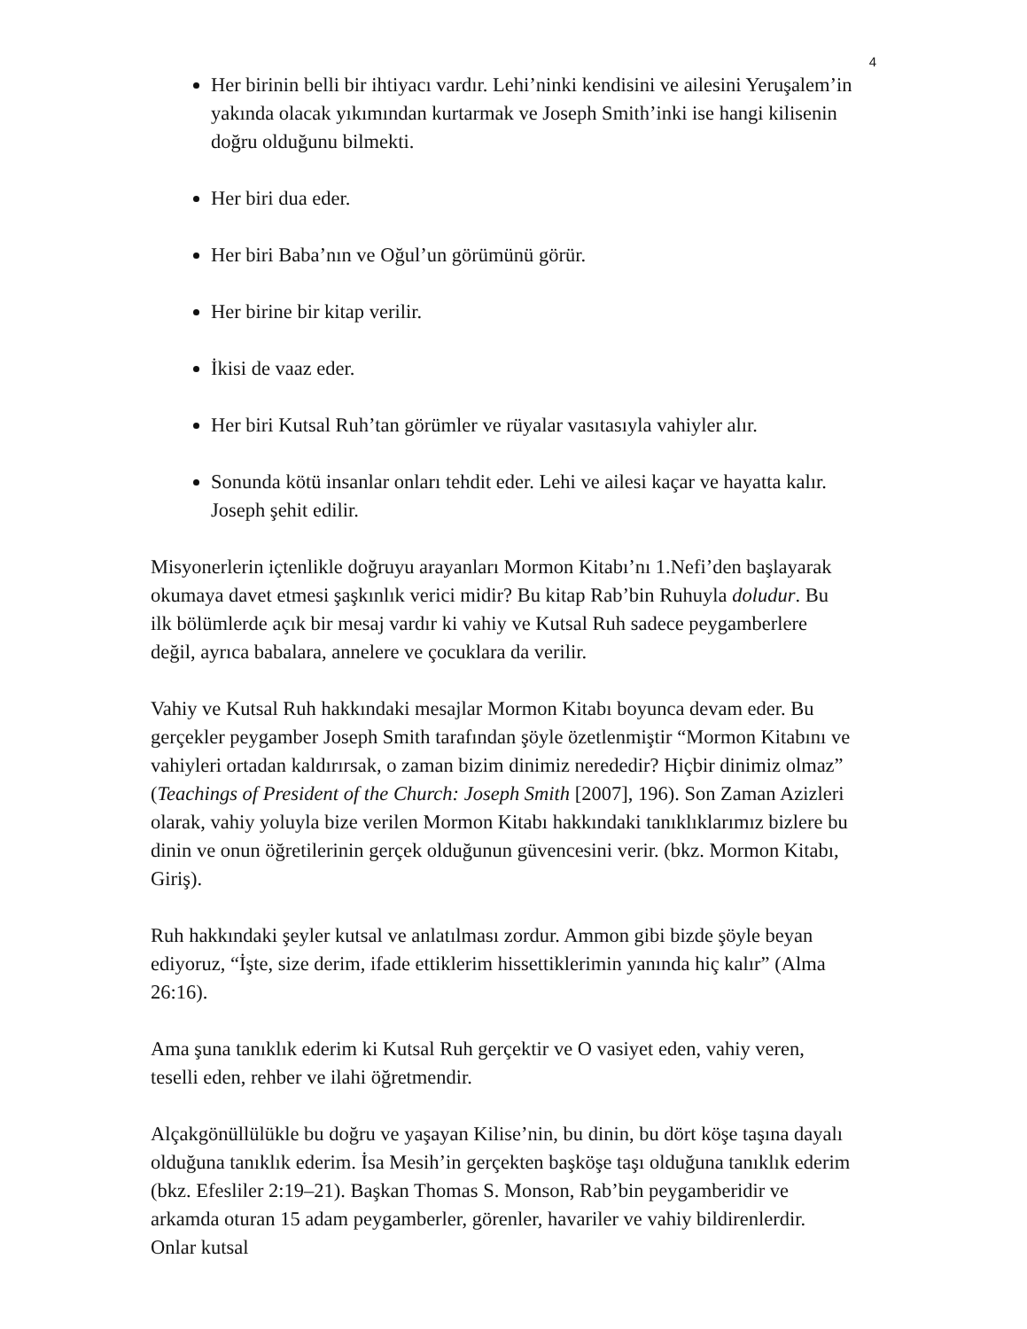4
Her birinin belli bir ihtiyacı vardır. Lehi’ninki kendisini ve ailesini Yeruşalem’in yakında olacak yıkımından kurtarmak ve Joseph Smith’inki ise hangi kilisenin doğru olduğunu bilmekti.
Her biri dua eder.
Her biri Baba’nın ve Oğul’un görümünü görür.
Her birine bir kitap verilir.
İkisi de vaaz eder.
Her biri Kutsal Ruh’tan görümler ve rüyalar vasıtasıyla vahiyler alır.
Sonunda kötü insanlar onları tehdit eder. Lehi ve ailesi kaçar ve hayatta kalır. Joseph şehit edilir.
Misyonerlerin içtenlikle doğruyu arayanları Mormon Kitabı’nı 1.Nefi’den başlayarak okumaya davet etmesi şaşkınlık verici midir? Bu kitap Rab’bin Ruhuyla doludur. Bu ilk bölümlerde açık bir mesaj vardır ki vahiy ve Kutsal Ruh sadece peygamberlere değil, ayrıca babalara, annelere ve çocuklara da verilir.
Vahiy ve Kutsal Ruh hakkındaki mesajlar Mormon Kitabı boyunca devam eder. Bu gerçekler peygamber Joseph Smith tarafından şöyle özetlenmiştir “Mormon Kitabını ve vahiyleri ortadan kaldırırsak, o zaman bizim dinimiz nerededir? Hiçbir dinimiz olmaz” (Teachings of President of the Church: Joseph Smith [2007], 196). Son Zaman Azizleri olarak, vahiy yoluyla bize verilen Mormon Kitabı hakkındaki tanıklıklarımız bizlere bu dinin ve onun öğretilerinin gerçek olduğunun güvencesini verir. (bkz. Mormon Kitabı, Giriş).
Ruh hakkındaki şeyler kutsal ve anlatılması zordur. Ammon gibi bizde şöyle beyan ediyoruz, “İşte, size derim, ifade ettiklerim hissettiklerimin yanında hiç kalır” (Alma 26:16).
Ama şuna tanıklık ederim ki Kutsal Ruh gerçektir ve O vasiyet eden, vahiy veren, teselli eden, rehber ve ilahi öğretmendir.
Alçakgönüllülükle bu doğru ve yaşayan Kilise’nin, bu dinin, bu dört köşe taşına dayalı olduğuna tanıklık ederim. İsa Mesih’in gerçekten başköşe taşı olduğuna tanıklık ederim (bkz. Efesliler 2:19–21). Başkan Thomas S. Monson, Rab’bin peygamberidir ve arkamda oturan 15 adam peygamberler, görenler, havariler ve vahiy bildirenlerdir. Onlar kutsal